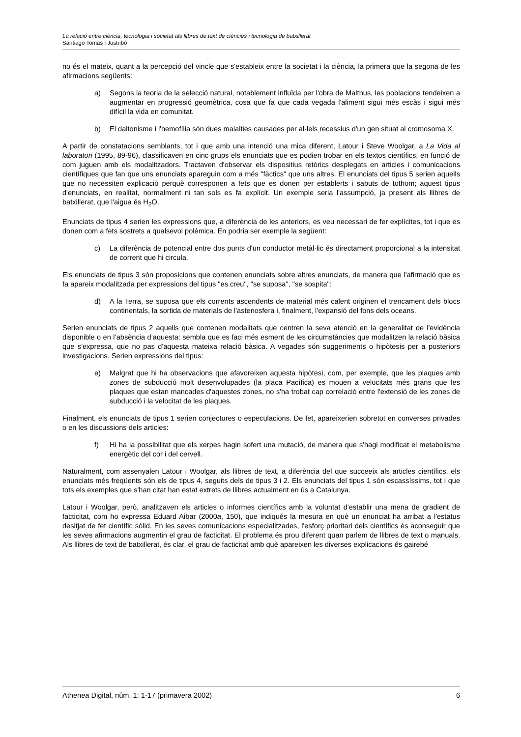La relació entre ciència, tecnologia i societat als llibres de text de ciències i tecnologia de batxillerat
Santiago Tomàs i Justribó
no és el mateix, quant a la percepció del vincle que s'estableix entre la societat i la ciència, la primera que la segona de les afirmacions següents:
a) Segons la teoria de la selecció natural, notablement influïda per l'obra de Malthus, les poblacions tendeixen a augmentar en progressió geomètrica, cosa que fa que cada vegada l'aliment sigui més escàs i sigui més difícil la vida en comunitat.
b) El daltonisme i l'hemofília són dues malalties causades per al·lels recessius d'un gen situat al cromosoma X.
A partir de constatacions semblants, tot i que amb una intenció una mica diferent, Latour i Steve Woolgar, a La Vida al laboratori (1995, 89-96), classificaven en cinc grups els enunciats que es podien trobar en els textos científics, en funció de com juguen amb els modalitzadors. Tractaven d'observar els dispositius retòrics desplegats en articles i comunicacions científiques que fan que uns enunciats apareguin com a més "fàctics" que uns altres. El enunciats del tipus 5 serien aquells que no necessiten explicació perquè corresponen a fets que es donen per establerts i sabuts de tothom; aquest tipus d'enunciats, en realitat, normalment ni tan sols es fa explícit. Un exemple seria l'assumpció, ja present als llibres de batxillerat, que l'aigua és H<sub>2</sub>O.
Enunciats de tipus 4 serien les expressions que, a diferència de les anteriors, es veu necessari de fer explícites, tot i que es donen com a fets sostrets a qualsevol polèmica. En podria ser exemple la següent:
c) La diferència de potencial entre dos punts d'un conductor metàl·lic és directament proporcional a la intensitat de corrent que hi circula.
Els enunciats de tipus 3 són proposicions que contenen enunciats sobre altres enunciats, de manera que l'afirmació que es fa apareix modalitzada per expressions del tipus "es creu", "se suposa", "se sospita":
d) A la Terra, se suposa que els corrents ascendents de material més calent originen el trencament dels blocs continentals, la sortida de materials de l'astenosfera i, finalment, l'expansió del fons dels oceans.
Serien enunciats de tipus 2 aquells que contenen modalitats que centren la seva atenció en la generalitat de l'evidència disponible o en l’absència d’aquesta: sembla que es faci més esment de les circumstàncies que modalitzen la relació bàsica que s'expressa, que no pas d'aquesta mateixa relació bàsica. A vegades són suggeriments o hipòtesis per a posteriors investigacions. Serien expressions del tipus:
e) Malgrat que hi ha observacions que afavoreixen aquesta hipòtesi, com, per exemple, que les plaques amb zones de subducció molt desenvolupades (la placa Pacífica) es mouen a velocitats més grans que les plaques que estan mancades d'aquestes zones, no s'ha trobat cap correlació entre l'extensió de les zones de subducció i la velocitat de les plaques.
Finalment, els enunciats de tipus 1 serien conjectures o especulacions. De fet, apareixerien sobretot en converses privades o en les discussions dels articles:
f) Hi ha la possibilitat que els xerpes hagin sofert una mutació, de manera que s'hagi modificat el metabolisme energètic del cor i del cervell.
Naturalment, com assenyalen Latour i Woolgar, als llibres de text, a diferència del que succeeix als articles científics, els enunciats més freqüents són els de tipus 4, seguits dels de tipus 3 i 2. Els enunciats del tipus 1 són escassíssims, tot i que tots els exemples que s'han citat han estat extrets de llibres actualment en ús a Catalunya.
Latour i Woolgar, però, analitzaven els articles o informes científics amb la voluntat d'establir una mena de gradient de facticitat, com ho expressa Eduard Aibar (2000a, 150), que indiqués la mesura en què un enunciat ha arribat a l'estatus desitjat de fet científic sòlid. En les seves comunicacions especialitzades, l'esforç prioritari dels científics és aconseguir que les seves afirmacions augmentin el grau de facticitat. El problema és prou diferent quan parlem de llibres de text o manuals. Als llibres de text de batxillerat, és clar, el grau de facticitat amb què apareixen les diverses explicacions és gairebé
Athenea Digital, núm. 1: 1-17 (primavera 2002) 6